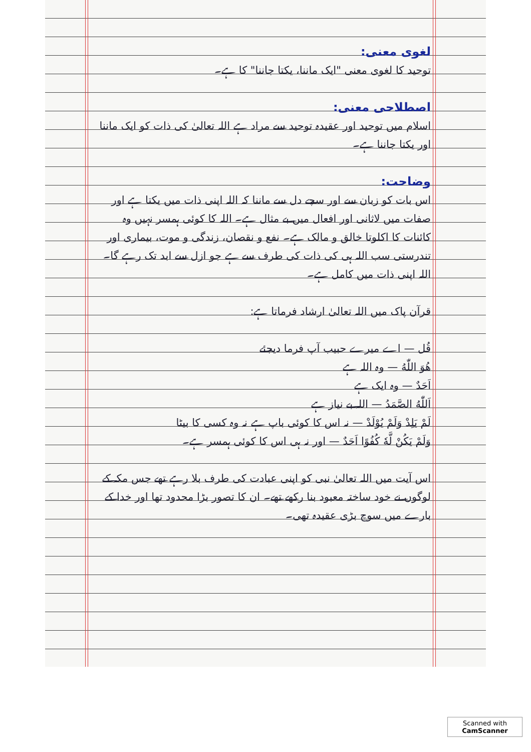لغوی معنی:
توحید کا لغوی معنی "ایک ماننا، یکتا جاننا" کا ہے۔
اصطلاحی معنی:
اسلام میں توحید اور عقیدہ توحید سے مراد ہے اللہ تعالیٰ کی ذات کو ایک ماننا اور یکتا جاننا ہے۔
وضاحت:
اس بات کو زبان سے اور سچے دل سے ماننا کہ اللہ اپنی ذات میں یکتا ہے اور صفات میں لاثانی اور افعال میں بے مثال ہے۔ اللہ کا کوئی ہمسر نہیں وہ کائنات کا اکلوتا خالق و مالک ہے۔ نفع و نقصان، زندگی و موت، بیماری اور تندرستی سب اللہ ہی کی ذات کی طرف سے ہے جو ازل سے ابد تک رہے گا۔ اللہ اپنی ذات میں کامل ہے۔
قرآن پاک میں اللہ تعالیٰ ارشاد فرماتا ہے:
قُل — اے میرے حبیب آپ فرما دیجئے
هُوَ اللّٰهُ — وہ اللہ ہے
اَحَدٌ — وہ ایک ہے
اَللّٰهُ الصَّمَدُ — اللہ بے نیاز ہے
لَمْ يَلِدْ وَلَمْ يُوْلَدْ — نہ اس کا کوئی باپ ہے نہ وہ کسی کا بیٹا
وَلَمْ يَكُنْ لَّهٗ كُفُوًا اَحَدٌ — اور نہ ہی اس کا کوئی ہمسر ہے۔
اس آیت میں اللہ تعالیٰ نبی کو اپنی عبادت کی طرف بلا رہے تھے جس مکہ کے لوگوں نے خود ساختہ معبود بنا رکھے تھے۔ ان کا تصور بڑا محدود تھا اور خدا کے بارے میں سوچ بڑی عقیدہ تھی۔
Scanned with
CamScanner